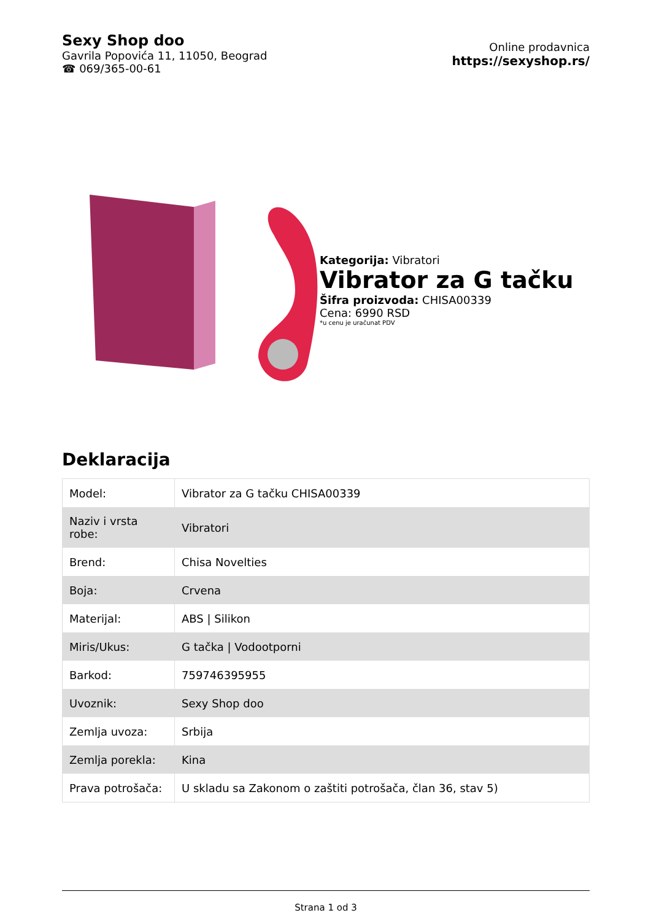Sexy Shop doo
Gavrila Popovića 11, 11050, Beograd
☎ 069/365-00-61
Online prodavnica
https://sexyshop.rs/
Kategorija: Vibratori
Vibrator za G tačku
Šifra proizvoda: CHISA00339
Cena: 6990 RSD
*u cenu je uračunat PDV
Deklaracija
| Model: | Vibrator za G tačku CHISA00339 |
| Naziv i vrsta robe: | Vibratori |
| Brend: | Chisa Novelties |
| Boja: | Crvena |
| Materijal: | ABS / Silikon |
| Miris/Ukus: | G tačka / Vodootporni |
| Barkod: | 759746395955 |
| Uvoznik: | Sexy Shop doo |
| Zemlja uvoza: | Srbija |
| Zemlja porekla: | Kina |
| Prava potrošača: | U skladu sa Zakonom o zaštiti potrošača, član 36, stav 5) |
Strana 1 od 3